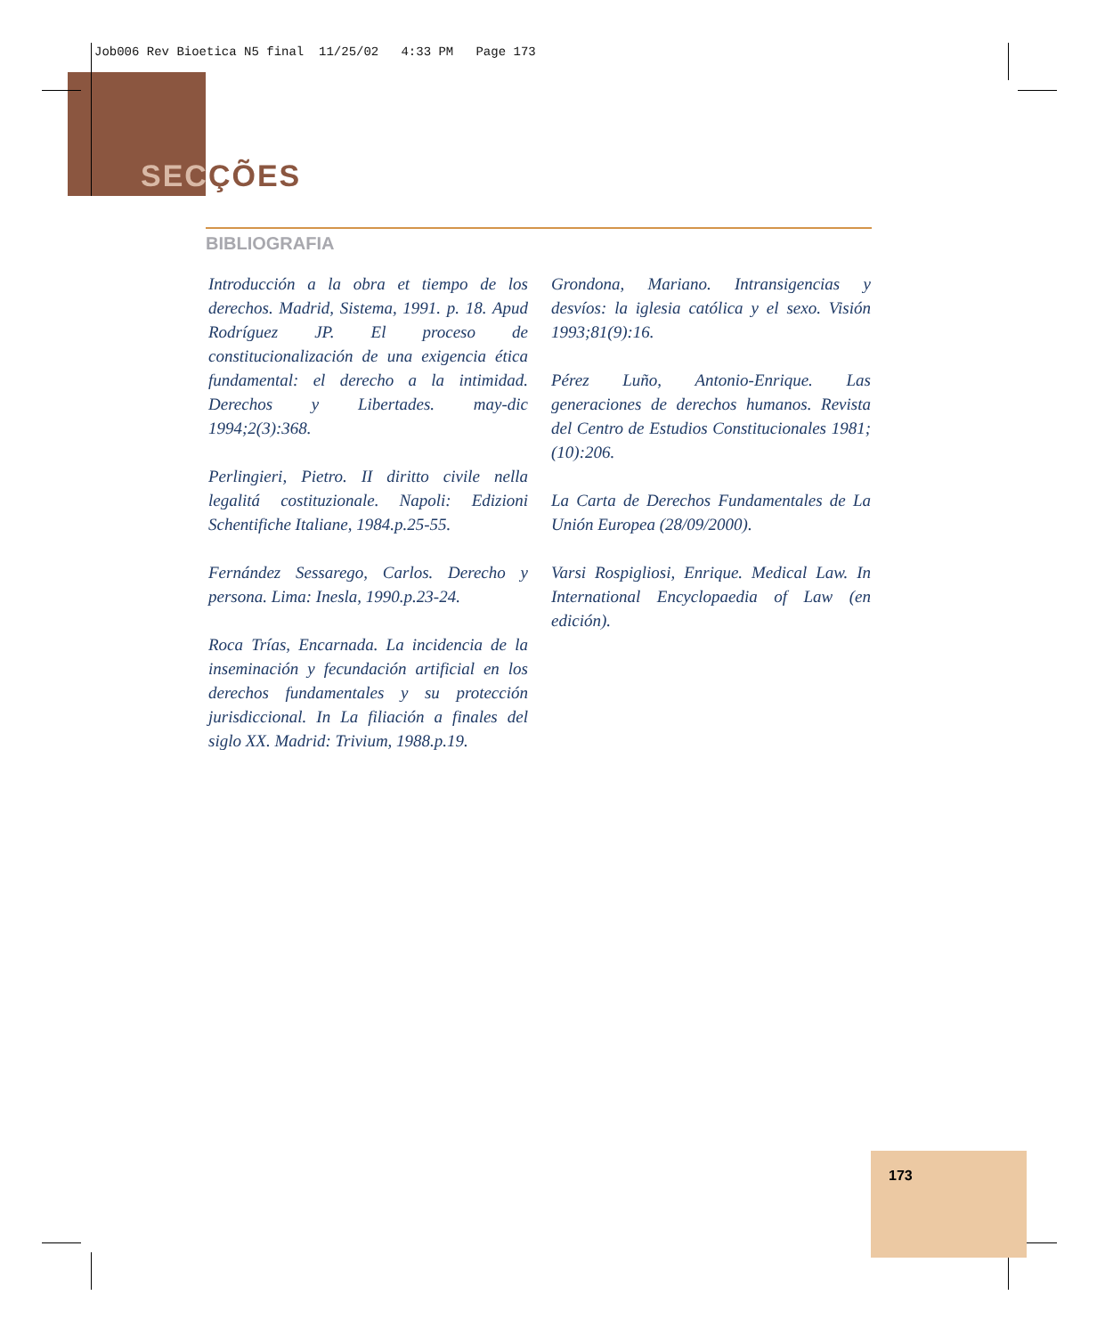Job006 Rev Bioetica N5 final 11/25/02 4:33 PM Page 173
SECÇÕES
BIBLIOGRAFIA
Introducción a la obra et tiempo de los derechos. Madrid, Sistema, 1991. p. 18. Apud Rodríguez JP. El proceso de constitucionalización de una exigencia ética fundamental: el derecho a la intimidad. Derechos y Libertades. may-dic 1994;2(3):368.
Perlingieri, Pietro. II diritto civile nella legalitá costituzionale. Napoli: Edizioni Schentifiche Italiane, 1984.p.25-55.
Fernández Sessarego, Carlos. Derecho y persona. Lima: Inesla, 1990.p.23-24.
Roca Trías, Encarnada. La incidencia de la inseminación y fecundación artificial en los derechos fundamentales y su protección jurisdiccional. In La filiación a finales del siglo XX. Madrid: Trivium, 1988.p.19.
Grondona, Mariano. Intransigencias y desvíos: la iglesia católica y el sexo. Visión 1993;81(9):16.
Pérez Luño, Antonio-Enrique. Las generaciones de derechos humanos. Revista del Centro de Estudios Constitucionales 1981;(10):206.
La Carta de Derechos Fundamentales de La Unión Europea (28/09/2000).
Varsi Rospigliosi, Enrique. Medical Law. In International Encyclopaedia of Law (en edición).
173